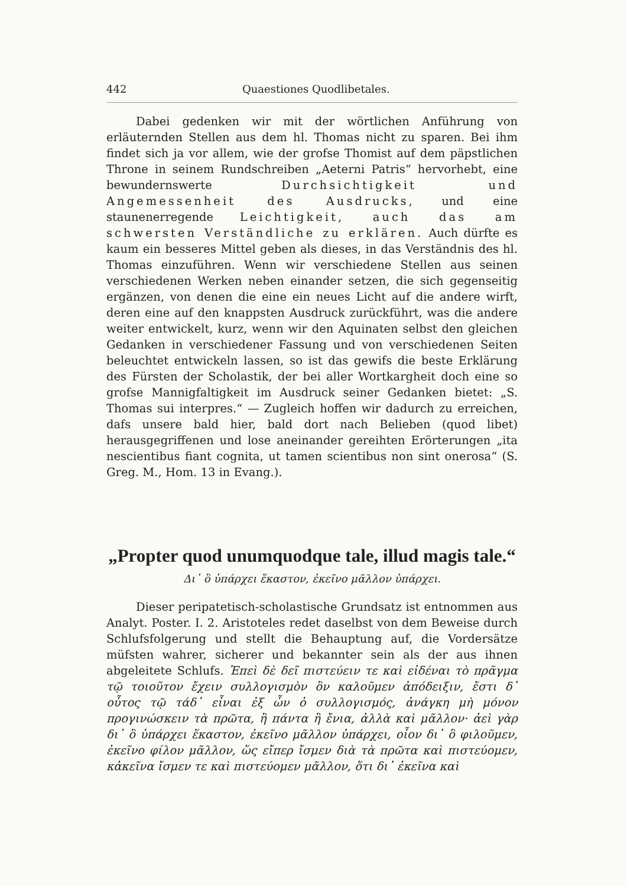442 Quaestiones Quodlibetales.
Dabei gedenken wir mit der wörtlichen Anführung von erläuternden Stellen aus dem hl. Thomas nicht zu sparen. Bei ihm findet sich ja vor allem, wie der grofse Thomist auf dem päpstlichen Throne in seinem Rundschreiben „Aeterni Patris“ hervorhebt, eine bewundernswerte Durchsichtigkeit und Angemessenheit des Ausdrucks, und eine staunenerregende Leichtigkeit, auch das am schwersten Verständliche zu erklären. Auch dürfte es kaum ein besseres Mittel geben als dieses, in das Verständnis des hl. Thomas einzuführen. Wenn wir verschiedene Stellen aus seinen verschiedenen Werken neben einander setzen, die sich gegenseitig ergänzen, von denen die eine ein neues Licht auf die andere wirft, deren eine auf den knappsten Ausdruck zurückführt, was die andere weiter entwickelt, kurz, wenn wir den Aquinaten selbst den gleichen Gedanken in verschiedener Fassung und von verschiedenen Seiten beleuchtet entwickeln lassen, so ist das gewifs die beste Erklärung des Fürsten der Scholastik, der bei aller Wortkargheit doch eine so grofse Mannigfaltigkeit im Ausdruck seiner Gedanken bietet: „S. Thomas sui interpres.“ — Zugleich hoffen wir dadurch zu erreichen, dafs unsere bald hier, bald dort nach Belieben (quod libet) herausgegriffenen und lose aneinander gereihten Erörterungen „ita nescientibus fiant cognita, ut tamen scientibus non sint onerosa“ (S. Greg. M., Hom. 13 in Evang.).
„Propter quod unumquodque tale, illud magis tale.“
Δι᾽ ὃ ὑπάρχει ἕκαστον, ἐκεῖνο μᾶλλον ὑπάρχει.
Dieser peripatetisch-scholastische Grundsatz ist entnommen aus Analyt. Poster. I. 2. Aristoteles redet daselbst von dem Beweise durch Schlufsfolgerung und stellt die Behauptung auf, die Vordersätze müfsten wahrer, sicherer und bekannter sein als der aus ihnen abgeleitete Schlufs. Ἐπεὶ δὲ δεῖ πιστεύειν τε καὶ εἰδέναι τὸ πρᾶγμα τῷ τοιοῦτον ἔχειν συλλογισμὸν ὃν καλοῦμεν ἀπόδειξιν, ἔστι δ᾽ οὗτος τῷ τάδ᾽ εἶναι ἐξ ὧν ὁ συλλογισμός, ἀνάγκη μὴ μόνον προγινώσκειν τὰ πρῶτα, ἢ πάντα ἢ ἔνια, ἀλλὰ καὶ μᾶλλον· ἀεὶ γὰρ δι᾽ ὃ ὑπάρχει ἕκαστον, ἐκεῖνο μᾶλλον ὑπάρχει, οἷον δι᾽ ὃ φιλοῦμεν, ἐκεῖνο φίλον μᾶλλον, ὥς εἴπερ ἴσμεν διὰ τὰ πρῶτα καὶ πιστεύομεν, κἀκεῖνα ἴσμεν τε καὶ πιστεύομεν μᾶλλον, ὅτι δι᾽ ἐκεῖνα καὶ